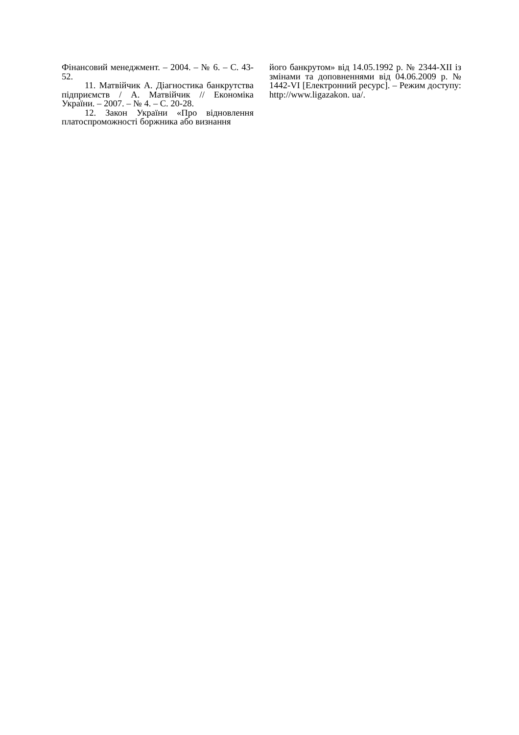Фінансовий менеджмент. – 2004. – № 6. – С. 43-52.
11. Матвійчик А. Діагностика банкрутства підприємств / А. Матвійчик // Економіка України. – 2007. – № 4. – С. 20-28.
12. Закон України «Про відновлення платоспроможності боржника або визнання
його банкрутом» від 14.05.1992 р. № 2344-XII із змінами та доповненнями від 04.06.2009 р. № 1442-VI [Електронний ресурс]. – Режим доступу: http://www.ligazakon. ua/.